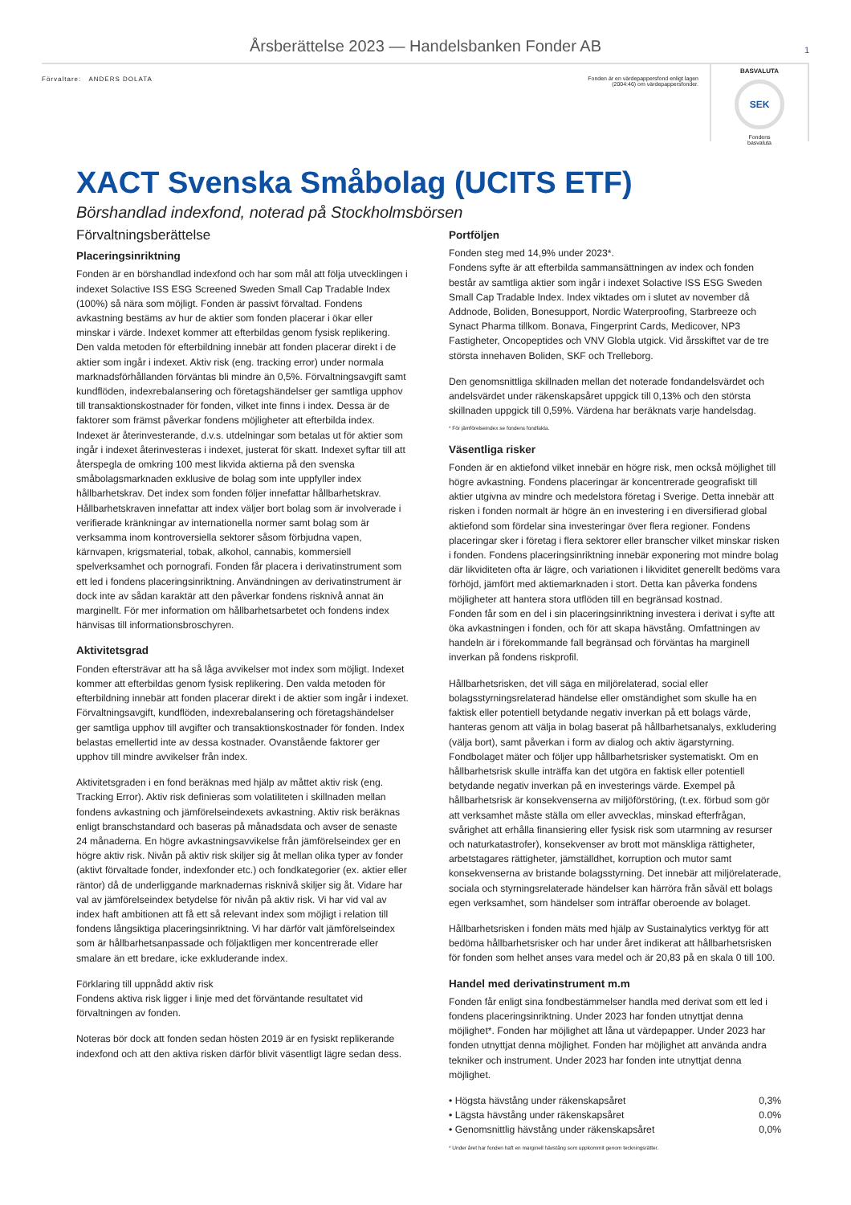Årsberättelse 2023 — Handelsbanken Fonder AB 1
Förvaltare: ANDERS DOLATA Fonden är en värdepappersfond enligt lagen (2004:46) om värdepappersfonder.
BASVALUTA
SEK
Fondens
basvaluta
XACT Svenska Småbolag (UCITS ETF)
Börshandlad indexfond, noterad på Stockholmsbörsen
Förvaltningsberättelse
Placeringsinriktning
Fonden är en börshandlad indexfond och har som mål att följa utvecklingen i indexet Solactive ISS ESG Screened Sweden Small Cap Tradable Index (100%) så nära som möjligt. Fonden är passivt förvaltad. Fondens avkastning bestäms av hur de aktier som fonden placerar i ökar eller minskar i värde. Indexet kommer att efterbildas genom fysisk replikering. Den valda metoden för efterbildning innebär att fonden placerar direkt i de aktier som ingår i indexet. Aktiv risk (eng. tracking error) under normala marknadsförhållanden förväntas bli mindre än 0,5%. Förvaltningsavgift samt kundflöden, indexrebalansering och företagshändelser ger samtliga upphov till transaktionskostnader för fonden, vilket inte finns i index. Dessa är de faktorer som främst påverkar fondens möjligheter att efterbilda index. Indexet är återinvesterande, d.v.s. utdelningar som betalas ut för aktier som ingår i indexet återinvesteras i indexet, justerat för skatt. Indexet syftar till att återspegla de omkring 100 mest likvida aktierna på den svenska småbolagsmarknaden exklusive de bolag som inte uppfyller index hållbarhetskrav. Det index som fonden följer innefattar hållbarhetskrav. Hållbarhetskraven innefattar att index väljer bort bolag som är involverade i verifierade kränkningar av internationella normer samt bolag som är verksamma inom kontroversiella sektorer såsom förbjudna vapen, kärnvapen, krigsmaterial, tobak, alkohol, cannabis, kommersiell spelverksamhet och pornografi. Fonden får placera i derivatinstrument som ett led i fondens placeringsinriktning. Användningen av derivatinstrument är dock inte av sådan karaktär att den påverkar fondens risknivå annat än marginellt. För mer information om hållbarhetsarbetet och fondens index hänvisas till informationsbroschyren.
Aktivitetsgrad
Fonden eftersträvar att ha så låga avvikelser mot index som möjligt. Indexet kommer att efterbildas genom fysisk replikering. Den valda metoden för efterbildning innebär att fonden placerar direkt i de aktier som ingår i indexet. Förvaltningsavgift, kundflöden, indexrebalansering och företagshändelser ger samtliga upphov till avgifter och transaktionskostnader för fonden. Index belastas emellertid inte av dessa kostnader. Ovanstående faktorer ger upphov till mindre avvikelser från index.
Aktivitetsgraden i en fond beräknas med hjälp av måttet aktiv risk (eng. Tracking Error). Aktiv risk definieras som volatiliteten i skillnaden mellan fondens avkastning och jämförelseindexets avkastning. Aktiv risk beräknas enligt branschstandard och baseras på månadsdata och avser de senaste 24 månaderna. En högre avkastningsavvikelse från jämförelseindex ger en högre aktiv risk. Nivån på aktiv risk skiljer sig åt mellan olika typer av fonder (aktivt förvaltade fonder, indexfonder etc.) och fondkategorier (ex. aktier eller räntor) då de underliggande marknadernas risknivå skiljer sig åt. Vidare har val av jämförelseindex betydelse för nivån på aktiv risk. Vi har vid val av index haft ambitionen att få ett så relevant index som möjligt i relation till fondens långsiktiga placeringsinriktning. Vi har därför valt jämförelseindex som är hållbarhetsanpassade och följaktligen mer koncentrerade eller smalare än ett bredare, icke exkluderande index.
Förklaring till uppnådd aktiv risk
Fondens aktiva risk ligger i linje med det förväntande resultatet vid förvaltningen av fonden.
Noteras bör dock att fonden sedan hösten 2019 är en fysiskt replikerande indexfond och att den aktiva risken därför blivit väsentligt lägre sedan dess.
Portföljen
Fonden steg med 14,9% under 2023*.
Fondens syfte är att efterbilda sammansättningen av index och fonden består av samtliga aktier som ingår i indexet Solactive ISS ESG Sweden Small Cap Tradable Index. Index viktades om i slutet av november då Addnode, Boliden, Bonesupport, Nordic Waterproofing, Starbreeze och Synact Pharma tillkom. Bonava, Fingerprint Cards, Medicover, NP3 Fastigheter, Oncopeptides och VNV Globla utgick. Vid årsskiftet var de tre största innehaven Boliden, SKF och Trelleborg.
Den genomsnittliga skillnaden mellan det noterade fondandelsvärdet och andelsvärdet under räkenskapsåret uppgick till 0,13% och den största skillnaden uppgick till 0,59%. Värdena har beräknats varje handelsdag.
* För jämförelseindex se fondens fondfakta.
Väsentliga risker
Fonden är en aktiefond vilket innebär en högre risk, men också möjlighet till högre avkastning. Fondens placeringar är koncentrerade geografiskt till aktier utgivna av mindre och medelstora företag i Sverige. Detta innebär att risken i fonden normalt är högre än en investering i en diversifierad global aktiefond som fördelar sina investeringar över flera regioner. Fondens placeringar sker i företag i flera sektorer eller branscher vilket minskar risken i fonden. Fondens placeringsinriktning innebär exponering mot mindre bolag där likviditeten ofta är lägre, och variationen i likviditet generellt bedöms vara förhöjd, jämfört med aktiemarknaden i stort. Detta kan påverka fondens möjligheter att hantera stora utflöden till en begränsad kostnad.
Fonden får som en del i sin placeringsinriktning investera i derivat i syfte att öka avkastningen i fonden, och för att skapa hävstång. Omfattningen av handeln är i förekommande fall begränsad och förväntas ha marginell inverkan på fondens riskprofil.
Hållbarhetsrisken, det vill säga en miljörelaterad, social eller bolagsstyrningsrelaterad händelse eller omständighet som skulle ha en faktisk eller potentiell betydande negativ inverkan på ett bolags värde, hanteras genom att välja in bolag baserat på hållbarhetsanalys, exkludering (välja bort), samt påverkan i form av dialog och aktiv ägarstyrning. Fondbolaget mäter och följer upp hållbarhetsrisker systematiskt. Om en hållbarhetsrisk skulle inträffa kan det utgöra en faktisk eller potentiell betydande negativ inverkan på en investerings värde. Exempel på hållbarhetsrisk är konsekvenserna av miljöförstöring, (t.ex. förbud som gör att verksamhet måste ställa om eller avvecklas, minskad efterfrågan, svårighet att erhålla finansiering eller fysisk risk som utarmning av resurser och naturkatastrofer), konsekvenser av brott mot mänskliga rättigheter, arbetstagares rättigheter, jämställdhet, korruption och mutor samt konsekvenserna av bristande bolagsstyrning. Det innebär att miljörelaterade, sociala och styrningsrelaterade händelser kan härröra från såväl ett bolags egen verksamhet, som händelser som inträffar oberoende av bolaget.
Hållbarhetsrisken i fonden mäts med hjälp av Sustainalytics verktyg för att bedöma hållbarhetsrisker och har under året indikerat att hållbarhetsrisken för fonden som helhet anses vara medel och är 20,83 på en skala 0 till 100.
Handel med derivatinstrument m.m
Fonden får enligt sina fondbestämmelser handla med derivat som ett led i fondens placeringsinriktning. Under 2023 har fonden utnyttjat denna möjlighet*. Fonden har möjlighet att låna ut värdepapper. Under 2023 har fonden utnyttjat denna möjlighet. Fonden har möjlighet att använda andra tekniker och instrument. Under 2023 har fonden inte utnyttjat denna möjlighet.
| • Högsta hävstång under räkenskapsåret | 0,3% |
| • Lägsta hävstång under räkenskapsåret | 0.0% |
| • Genomsnittlig hävstång under räkenskapsåret | 0,0% |
* Under året har fonden haft en marginell hävstång som uppkommit genom teckningsrätter.